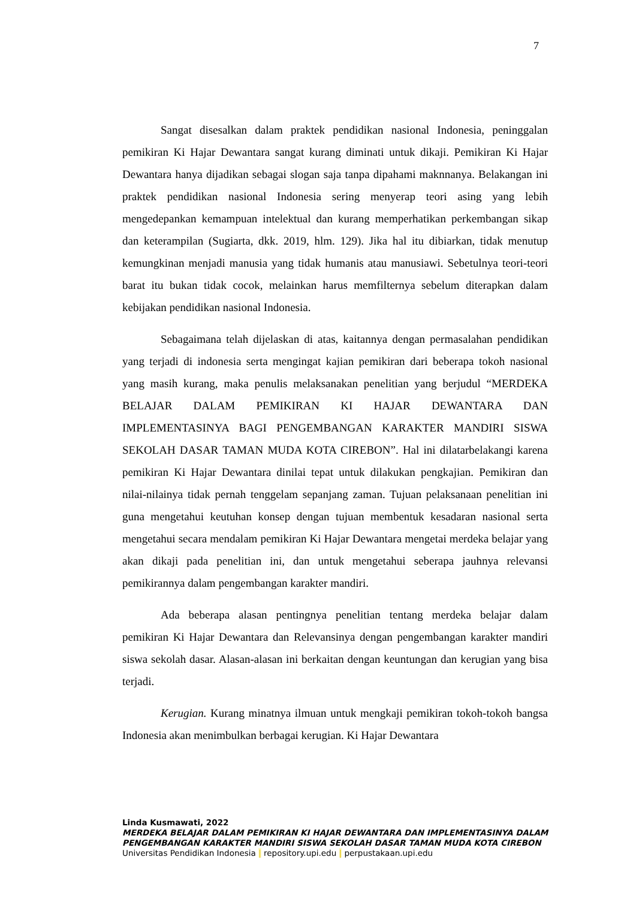7
Sangat disesalkan dalam praktek pendidikan nasional Indonesia, peninggalan pemikiran Ki Hajar Dewantara sangat kurang diminati untuk dikaji. Pemikiran Ki Hajar Dewantara hanya dijadikan sebagai slogan saja tanpa dipahami maknnanya. Belakangan ini praktek pendidikan nasional Indonesia sering menyerap teori asing yang lebih mengedepankan kemampuan intelektual dan kurang memperhatikan perkembangan sikap dan keterampilan (Sugiarta, dkk. 2019, hlm. 129). Jika hal itu dibiarkan, tidak menutup kemungkinan menjadi manusia yang tidak humanis atau manusiawi. Sebetulnya teori-teori barat itu bukan tidak cocok, melainkan harus memfilternya sebelum diterapkan dalam kebijakan pendidikan nasional Indonesia.
Sebagaimana telah dijelaskan di atas, kaitannya dengan permasalahan pendidikan yang terjadi di indonesia serta mengingat kajian pemikiran dari beberapa tokoh nasional yang masih kurang, maka penulis melaksanakan penelitian yang berjudul “MERDEKA BELAJAR DALAM PEMIKIRAN KI HAJAR DEWANTARA DAN IMPLEMENTASINYA BAGI PENGEMBANGAN KARAKTER MANDIRI SISWA SEKOLAH DASAR TAMAN MUDA KOTA CIREBON”. Hal ini dilatarbelakangi karena pemikiran Ki Hajar Dewantara dinilai tepat untuk dilakukan pengkajian. Pemikiran dan nilai-nilainya tidak pernah tenggelam sepanjang zaman. Tujuan pelaksanaan penelitian ini guna mengetahui keutuhan konsep dengan tujuan membentuk kesadaran nasional serta mengetahui secara mendalam pemikiran Ki Hajar Dewantara mengetai merdeka belajar yang akan dikaji pada penelitian ini, dan untuk mengetahui seberapa jauhnya relevansi pemikirannya dalam pengembangan karakter mandiri.
Ada beberapa alasan pentingnya penelitian tentang merdeka belajar dalam pemikiran Ki Hajar Dewantara dan Relevansinya dengan pengembangan karakter mandiri siswa sekolah dasar. Alasan-alasan ini berkaitan dengan keuntungan dan kerugian yang bisa terjadi.
Kerugian. Kurang minatnya ilmuan untuk mengkaji pemikiran tokoh-tokoh bangsa Indonesia akan menimbulkan berbagai kerugian. Ki Hajar Dewantara
Linda Kusmawati, 2022
MERDEKA BELAJAR DALAM PEMIKIRAN KI HAJAR DEWANTARA DAN IMPLEMENTASINYA DALAM PENGEMBANGAN KARAKTER MANDIRI SISWA SEKOLAH DASAR TAMAN MUDA KOTA CIREBON
Universitas Pendidikan Indonesia | repository.upi.edu | perpustakaan.upi.edu